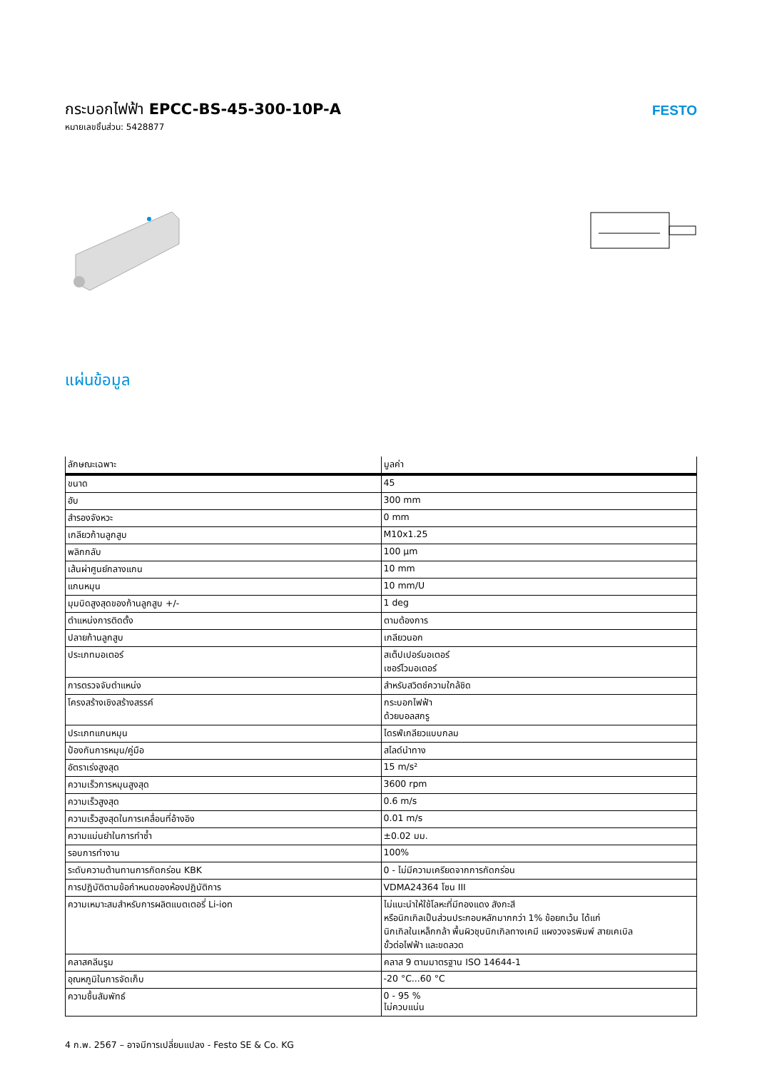กระบอกไฟฟ้า EPCC-BS-45-300-10P-A
หมายเลขชิ้นส่วน: 5428877
FESTO
แผ่นข้อมูล
| ลักษณะเฉพาะ | มูลค่า |
| --- | --- |
| ขนาด | 45 |
| ฮับ | 300 mm |
| สำรองจังหวะ | 0 mm |
| เกลียวก้านลูกสูบ | M10x1.25 |
| พลิกกลับ | 100 µm |
| เส้นผ่าศูนย์กลางแกน | 10 mm |
| แกนหมุน | 10 mm/U |
| มุมบิดสูงสุดของก้านลูกสูบ +/- | 1 deg |
| ตำแหน่งการติดตั้ง | ตามต้องการ |
| ปลายก้านลูกสูบ | เกลียวนอก |
| ประเภทมอเตอร์ | สเต็ปเปอร์มอเตอร์ เซอร์โวมอเตอร์ |
| การตรวจจับตำแหน่ง | สำหรับสวิตช์ความใกล้ชิด |
| โครงสร้างเชิงสร้างสรรค์ | กระบอกไฟฟ้า ด้วยบอลสกรู |
| ประเภทแกนหมุน | ไดรฟ์เกลียวแบบกลม |
| ป้องกันการหมุน/คู่มือ | สไลด์นำทาง |
| อัตราเร่งสูงสุด | 15 m/s² |
| ความเร็วการหมุนสูงสุด | 3600 rpm |
| ความเร็วสูงสุด | 0.6 m/s |
| ความเร็วสูงสุดในการเคลื่อนที่อ้างอิง | 0.01 m/s |
| ความแม่นยำในการทำซ้ำ | ±0.02 มม. |
| รอบการทำงาน | 100% |
| ระดับความต้านทานการกัดกร่อน KBK | 0 - ไม่มีความเครียดจากการกัดกร่อน |
| การปฏิบัติตามข้อกำหนดของห้องปฏิบัติการ | VDMA24364 โซน III |
| ความเหมาะสมสำหรับการผลิตแบตเตอรี่ Li-ion | ไม่แนะนำให้ใช้โลหะที่มีทองแดง สังกะสี หรือนิกเกิลเป็นส่วนประกอบหลักมากกว่า 1% ข้อยกเว้น ได้แก่ นิกเกิลในเหล็กกล้า พื้นผิวชุบนิกเกิลทางเคมี แผงวงจรพิมพ์ สายเคเบิล ขั้วต่อไฟฟ้า และขดลวด |
| คลาสคลีนรูม | คลาส 9 ตามมาตรฐาน ISO 14644-1 |
| อุณหภูมิในการจัดเก็บ | -20 °C...60 °C |
| ความชื้นสัมพัทธ์ | 0 - 95 % ไม่ควบแน่น |
4 ก.พ. 2567 – อาจมีการเปลี่ยนแปลง - Festo SE & Co. KG